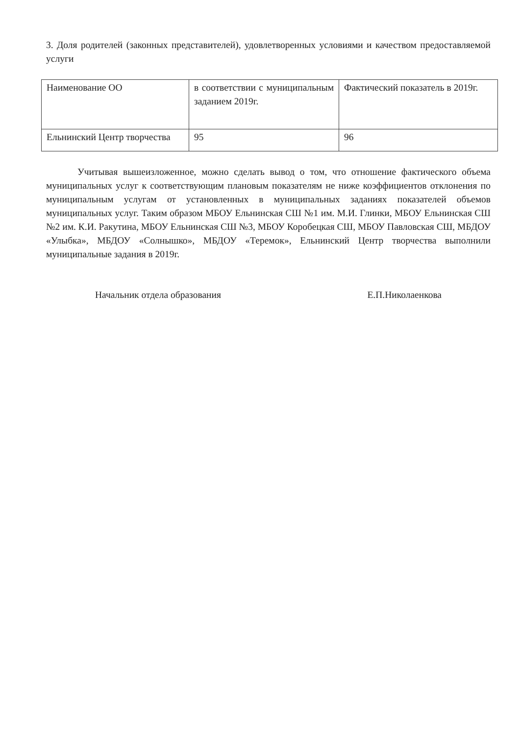3. Доля родителей (законных представителей), удовлетворенных условиями и качеством предоставляемой услуги
| Наименование ОО | в соответствии с муниципальным заданием 2019г. | Фактический показатель в 2019г. |
| Ельнинский Центр творчества | 95 | 96 |
Учитывая вышеизложенное, можно сделать вывод о том, что отношение фактического объема муниципальных услуг к соответствующим плановым показателям не ниже коэффициентов отклонения по муниципальным услугам от установленных в муниципальных заданиях показателей объемов муниципальных услуг. Таким образом МБОУ Ельнинская СШ №1 им. М.И. Глинки, МБОУ Ельнинская СШ №2 им. К.И. Ракутина, МБОУ Ельнинская СШ №3, МБОУ Коробецкая СШ, МБОУ Павловская СШ, МБДОУ «Улыбка», МБДОУ «Солнышко», МБДОУ «Теремок», Ельнинский Центр творчества выполнили муниципальные задания в 2019г.
Начальник отдела образования Е.П.Николаенкова